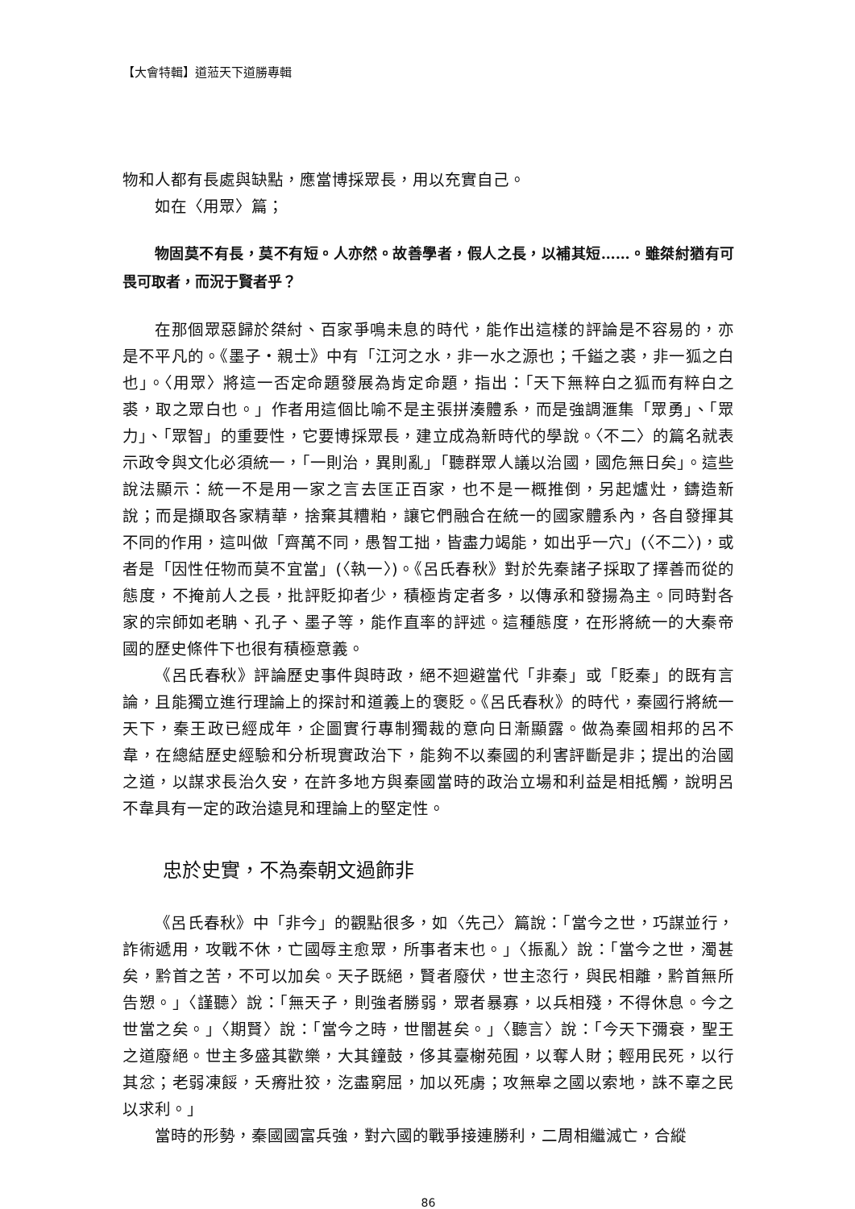【大會特輯】道蒞天下道勝專輯
物和人都有長處與缺點，應當博採眾長，用以充實自己。
如在〈用眾〉篇；
物固莫不有長，莫不有短。人亦然。故善學者，假人之長，以補其短……。雖桀紂猶有可畏可取者，而況于賢者乎？
在那個眾惡歸於桀紂、百家爭鳴未息的時代，能作出這樣的評論是不容易的，亦是不平凡的。《墨子・親士》中有「江河之水，非一水之源也；千鎰之裘，非一狐之白也」。〈用眾〉將這一否定命題發展為肯定命題，指出：「天下無粹白之狐而有粹白之裘，取之眾白也。」作者用這個比喻不是主張拼湊體系，而是強調滙集「眾勇」、「眾力」、「眾智」的重要性，它要博採眾長，建立成為新時代的學說。〈不二〉的篇名就表示政令與文化必須統一，「一則治，異則亂」「聽群眾人議以治國，國危無日矣」。這些說法顯示：統一不是用一家之言去匡正百家，也不是一概推倒，另起爐灶，鑄造新說；而是擷取各家精華，捨棄其糟粕，讓它們融合在統一的國家體系內，各自發揮其不同的作用，這叫做「齊萬不同，愚智工拙，皆盡力竭能，如出乎一穴」(〈不二〉)，或者是「因性任物而莫不宜當」(〈執一〉)。《呂氏春秋》對於先秦諸子採取了擇善而從的態度，不掩前人之長，批評貶抑者少，積極肯定者多，以傳承和發揚為主。同時對各家的宗師如老聃、孔子、墨子等，能作直率的評述。這種態度，在形將統一的大秦帝國的歷史條件下也很有積極意義。
《呂氏春秋》評論歷史事件與時政，絕不迴避當代「非秦」或「貶秦」的既有言論，且能獨立進行理論上的探討和道義上的褒貶。《呂氏春秋》的時代，秦國行將統一天下，秦王政已經成年，企圖實行專制獨裁的意向日漸顯露。做為秦國相邦的呂不韋，在總結歷史經驗和分析現實政治下，能夠不以秦國的利害評斷是非；提出的治國之道，以謀求長治久安，在許多地方與秦國當時的政治立場和利益是相抵觸，說明呂不韋具有一定的政治遠見和理論上的堅定性。
忠於史實，不為秦朝文過飾非
《呂氏春秋》中「非今」的觀點很多，如〈先己〉篇說：「當今之世，巧謀並行，詐術遞用，攻戰不休，亡國辱主愈眾，所事者末也。」〈振亂〉說：「當今之世，濁甚矣，黔首之苦，不可以加矣。天子既絕，賢者廢伏，世主恣行，與民相離，黔首無所告愬。」〈謹聽〉說：「無天子，則強者勝弱，眾者暴寡，以兵相殘，不得休息。今之世當之矣。」〈期賢〉說：「當今之時，世闇甚矣。」〈聽言〉說：「今天下彌衰，聖王之道廢絕。世主多盛其歡樂，大其鐘鼓，侈其臺榭苑囿，以奪人財；輕用民死，以行其忿；老弱凍餒，夭瘠壯狡，汔盡窮屈，加以死虜；攻無皋之國以索地，誅不辜之民以求利。」
當時的形勢，秦國國富兵強，對六國的戰爭接連勝利，二周相繼滅亡，合縱
86